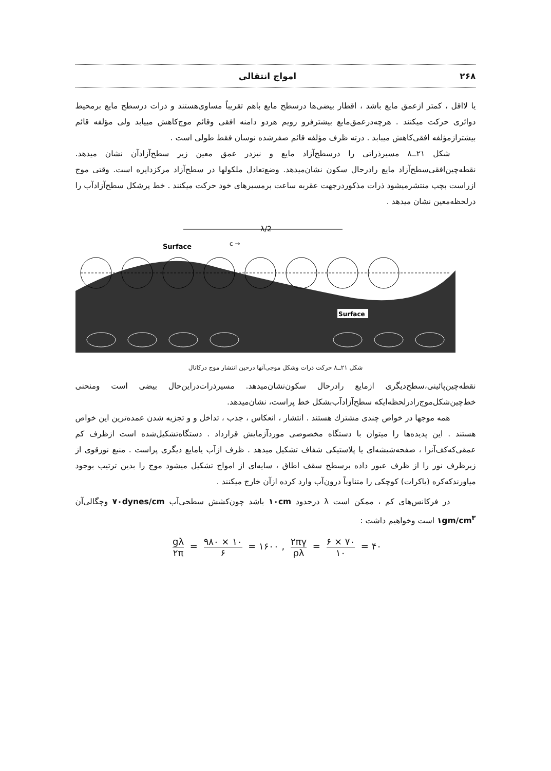۲۶۸ امواج انتقالی
یا لااقل ، کمتر ازعمق مایع باشد ، اقطار بیضی‌ها درسطح مایع باهم تقریباً مساوی‌هستند و ذرات درسطح مایع برمحیط دوائری حرکت میکنند . هرچه‌درعمق‌مایع بیشترفرو رویم هردو دامنه افقی وقائم موج‌کاهش مییابد ولی مؤلفه قائم بیشترازمؤلفه افقی‌کاهش میبابد . درته ظرف مؤلفه قائم صفرشده نوسان فقط طولی است .
شکل ۲۱ــ۸ مسیرذراتی را درسطح‌آزاد مایع و نیزدر عمق معین زیر سطح‌آزادآن نشان میدهد. نقطه‌چین‌افقی‌سطح‌آزاد مایع رادرحال سکون نشان‌میدهد. وضع‌تعادل ملکولها در سطح‌آزاد مرکزدایره است. وقتی موج ازراست بچپ منتشرمیشود ذرات مذکوردرجهت عقربه ساعت برمسیرهای خود حرکت میکنند . خط پرشکل سطح‌آزادآب را درلحظه‌معین نشان میدهد .
λ/2
Surface
c →
Surface
شکل ۲۱ــ۸ حرکت ذرات وشکل موجی‌آنها درحین انتشار موج درکانال
نقطه‌چین‌پائینی،سطح‌دیگری ازمایع رادرحال سکون‌نشان‌میدهد. مسیرذرات‌دراین‌حال بیضی است ومنحنی خط‌چین‌شکل‌موج‌رادرلحظه‌ایکه سطح‌آزادآب‌بشکل خط پراست، نشان‌میدهد.
همه موجها در خواص چندی مشترك هستند . انتشار ، انعکاس ، جذب ، تداخل و و تجزیه شدن عمده‌ترین این خواص هستند . این پدیده‌ها را میتوان با دستگاه مخصوصی موردآزمایش قرارداد . دستگاه‌تشکیل‌شده است ازظرف کم عمقی‌که‌کف‌آنرا ، صفحه‌شیشه‌ای یا پلاستیکی شفاف تشکیل میدهد . ظرف ازآب یامایع دیگری پراست . منبع نورقوی از زیرظرف نور را از ظرف عبور داده برسطح سقف اطاق ، سایه‌ای از امواج تشکیل میشود موج را بدین ترتیب بوجود میاورندکه‌کره (یاکرات) کوچکی را متناوباً درون‌آب وارد کرده ازآن خارج میکنند .
در فرکانس‌های کم ، ممکن است λ درحدود ۱۰cm باشد چون‌کشش سطحی‌آب ۷۰dynes/cm وچگالی‌آن ۱gm/cm<sup>۳</sup> است وخواهیم داشت :
gλ ۲π = ۹۸۰ × ۱۰ ۶ = ۱۶۰۰ , ۲πγ ρλ = ۶ × ۷۰ ۱۰ = ۴۰